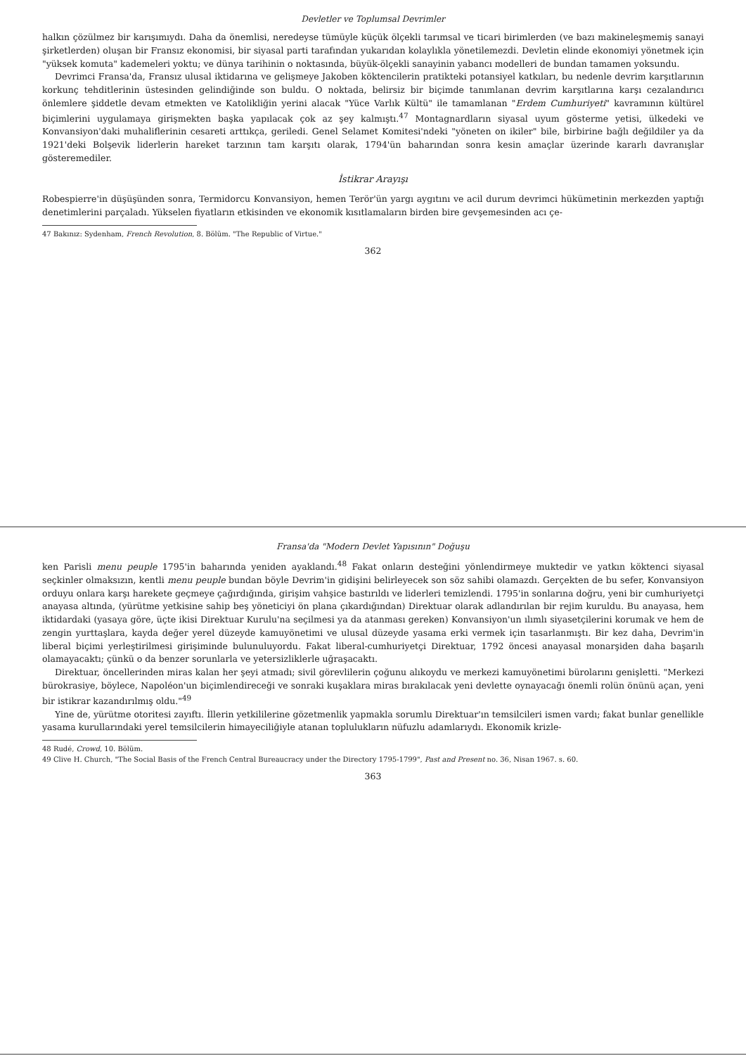Devletler ve Toplumsal Devrimler
halkın çözülmez bir karışımıydı. Daha da önemlisi, neredeyse tümüyle küçük ölçekli tarımsal ve ticari birimlerden (ve bazı makineleşmemiş sanayi şirketlerden) oluşan bir Fransız ekonomisi, bir siyasal parti tarafından yukarıdan kolaylıkla yönetilemezdi. Devletin elinde ekonomiyi yönetmek için "yüksek komuta" kademeleri yoktu; ve dünya tarihinin o noktasında, büyük-ölçekli sanayinin yabancı modelleri de bundan tamamen yoksundu.
Devrimci Fransa'da, Fransız ulusal iktidarına ve gelişmeye Jakoben köktencilerin pratikteki potansiyel katkıları, bu nedenle devrim karşıtlarının korkunç tehditlerinin üstesinden gelindiğinde son buldu. O noktada, belirsiz bir biçimde tanımlanan devrim karşıtlarına karşı cezalandırıcı önlemlere şiddetle devam etmekten ve Katolikliğin yerini alacak "Yüce Varlık Kültü" ile tamamlanan "Erdem Cumhuriyeti" kavramının kültürel biçimlerini uygulamaya girişmekten başka yapılacak çok az şey kalmıştı.<sup>47</sup> Montagnardların siyasal uyum gösterme yetisi, ülkedeki ve Konvansiyon'daki muhaliflerinin cesareti arttıkça, geriledi. Genel Selamet Komitesi'ndeki "yöneten on ikiler" bile, birbirine bağlı değildiler ya da 1921'deki Bolşevik liderlerin hareket tarzının tam karşıtı olarak, 1794'ün baharından sonra kesin amaçlar üzerinde kararlı davranışlar gösteremediler.
İstikrar Arayışı
Robespierre'in düşüşünden sonra, Termidorcu Konvansiyon, hemen Terör'ün yargı aygıtını ve acil durum devrimci hükümetinin merkezden yaptığı denetimlerini parçaladı. Yükselen fiyatların etkisinden ve ekonomik kısıtlamaların birden bire gevşemesinden acı çe-
47 Bakınız: Sydenham, French Revolution, 8. Bölüm. "The Republic of Virtue."
362
Fransa'da "Modern Devlet Yapısının" Doğuşu
ken Parisli menu peuple 1795'in baharında yeniden ayaklandı.<sup>48</sup> Fakat onların desteğini yönlendirmeye muktedir ve yatkın köktenci siyasal seçkinler olmaksızın, kentli menu peuple bundan böyle Devrim'in gidişini belirleyecek son söz sahibi olamazdı. Gerçekten de bu sefer, Konvansiyon orduyu onlara karşı harekete geçmeye çağırdığında, girişim vahşice bastırıldı ve liderleri temizlendi. 1795'in sonlarına doğru, yeni bir cumhuriyetçi anayasa altında, (yürütme yetkisine sahip beş yöneticiyi ön plana çıkardığından) Direktuar olarak adlandırılan bir rejim kuruldu. Bu anayasa, hem iktidardaki (yasaya göre, üçte ikisi Direktuar Kurulu'na seçilmesi ya da atanması gereken) Konvansiyon'un ılımlı siyasetçilerini korumak ve hem de zengin yurttaşlara, kayda değer yerel düzeyde kamuyönetimi ve ulusal düzeyde yasama erki vermek için tasarlanmıştı. Bir kez daha, Devrim'in liberal biçimi yerleştirilmesi girişiminde bulunuluyordu. Fakat liberal-cumhuriyetçi Direktuar, 1792 öncesi anayasal monarşiden daha başarılı olamayacaktı; çünkü o da benzer sorunlarla ve yetersizliklerle uğraşacaktı.
Direktuar, öncellerinden miras kalan her şeyi atmadı; sivil görevlilerin çoğunu alıkoydu ve merkezi kamuyönetimi bürolarını genişletti. "Merkezi bürokrasiye, böylece, Napoléon'un biçimlendireceği ve sonraki kuşaklara miras bırakılacak yeni devlette oynayacağı önemli rolün önünü açan, yeni bir istikrar kazandırılmış oldu."<sup>49</sup>
Yine de, yürütme otoritesi zayıftı. İllerin yetkililerine gözetmenlik yapmakla sorumlu Direktuar'ın temsilcileri ismen vardı; fakat bunlar genellikle yasama kurullarındaki yerel temsilcilerin himayeciliğiyle atanan toplulukların nüfuzlu adamlarıydı. Ekonomik krizle-
48 Rudé, Crowd, 10. Bölüm.
49 Clive H. Church, "The Social Basis of the French Central Bureaucracy under the Directory 1795-1799", Past and Present no. 36, Nisan 1967. s. 60.
363